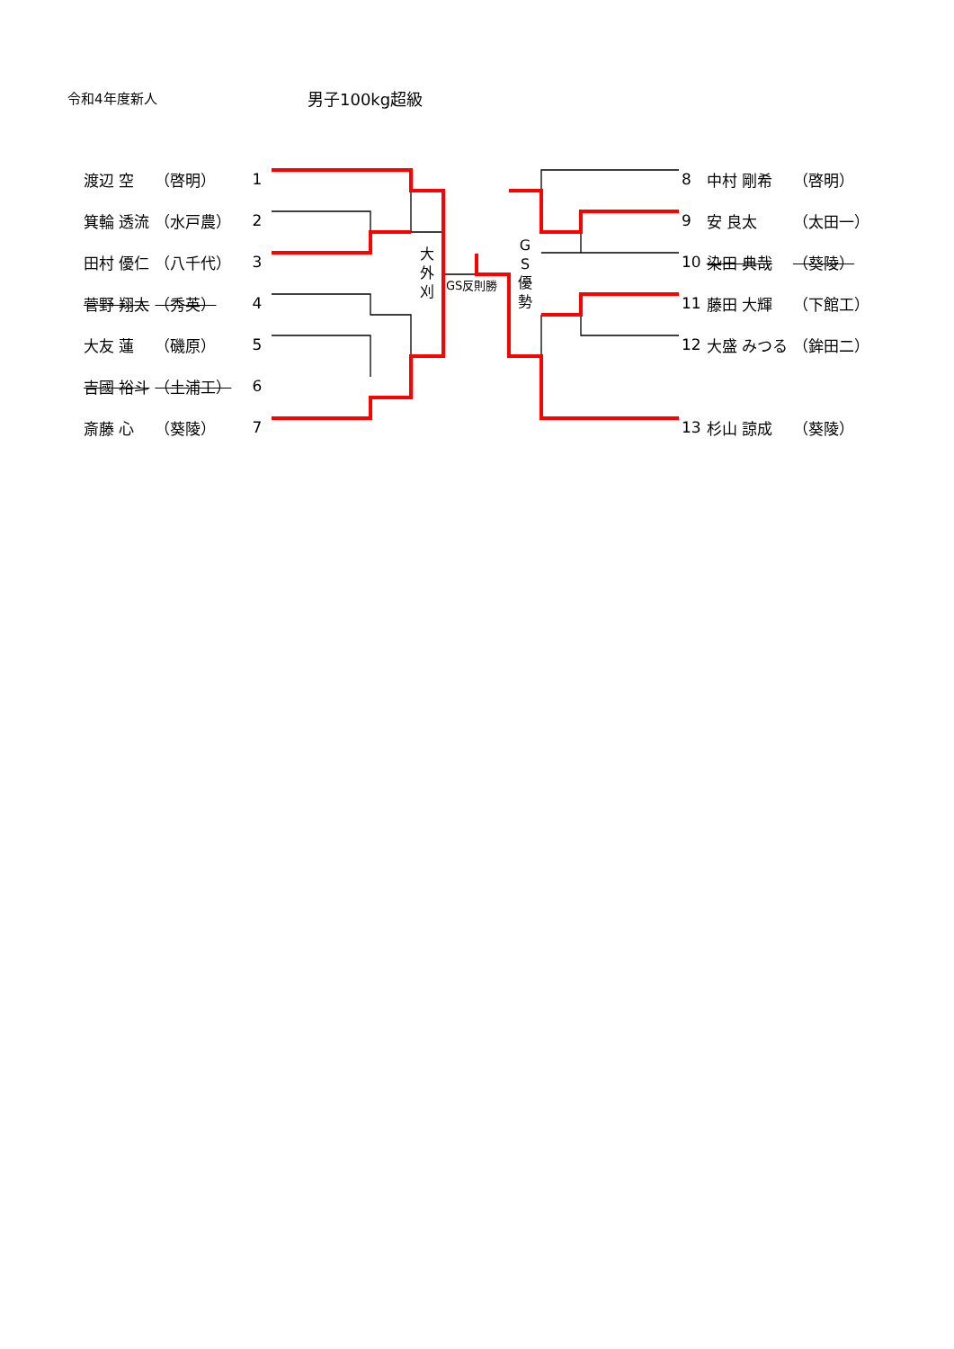令和4年度新人 男子100kg超級
| 渡辺 空 | （啓明） | 1 |
| 箕輪 透流 | （水戸農） | 2 |
| 田村 優仁 | （八千代） | 3 |
| 菅野 翔太 | （秀英） | 4 |
| 大友 蓮 | （磯原） | 5 |
| 吉國 裕斗 | （土浦工） | 6 |
| 斎藤 心 | （葵陵） | 7 |
| 8 | 中村 剛希 | （啓明） |
| 9 | 安 良太 | （太田一） |
| 10 | 染田 典哉 | （葵陵） |
| 11 | 藤田 大輝 | （下館工） |
| 12 | 大盛 みつる | （鉾田二） |
| 13 | 杉山 諒成 | （葵陵） |
大
外
刈
GS反則勝
G
S
優
勢